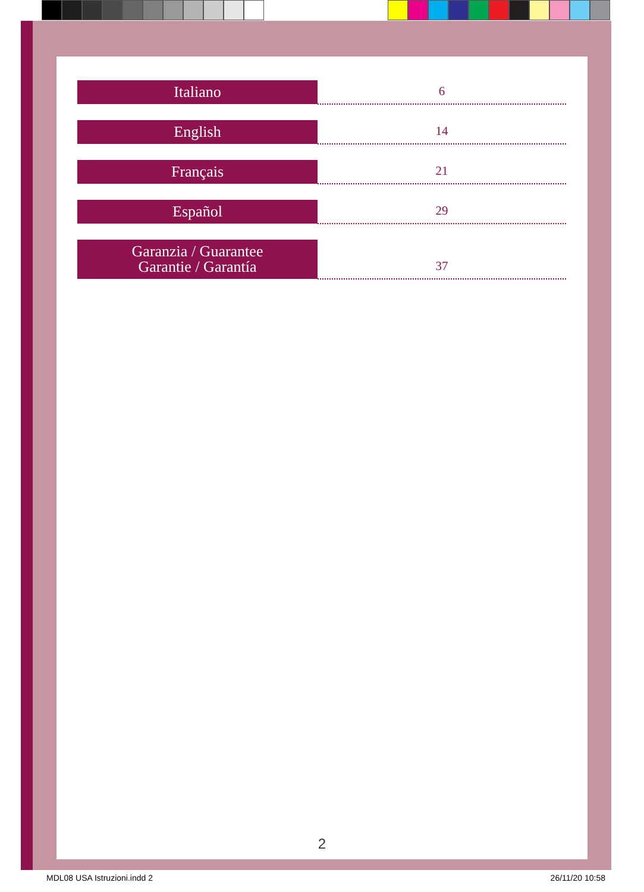| Italiano | 6 |
| English | 14 |
| Français | 21 |
| Español | 29 |
| Garanzia / Guarantee Garantie / Garantía | 37 |
2
MDL08 USA Istruzioni.indd 2 26/11/20 10:58